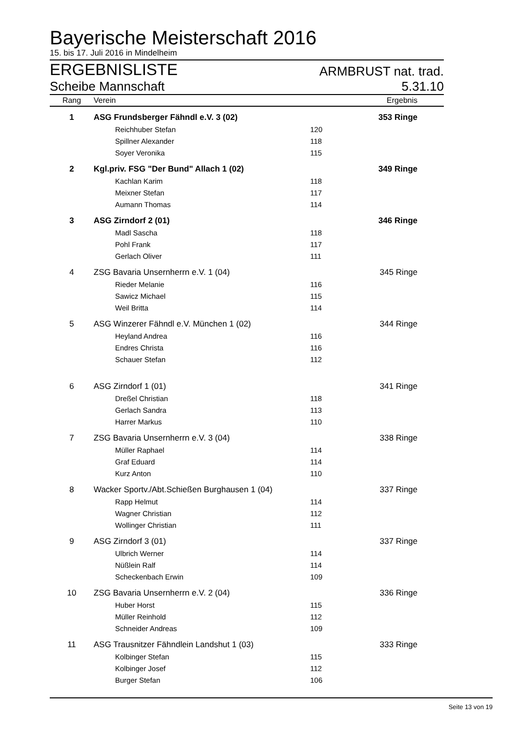Bayerische Meisterschaft 2016
15. bis 17. Juli 2016 in Mindelheim
ERGEBNISLISTE ARMBRUST nat. trad.
Scheibe Mannschaft 5.31.10
| Rang | Verein | | Ergebnis |
| --- | --- | --- | --- |
| 1 | ASG Frundsberger Fähndl e.V. 3 (02) | | 353 Ringe |
| | Reichhuber Stefan | 120 | |
| | Spillner Alexander | 118 | |
| | Soyer Veronika | 115 | |
| 2 | Kgl.priv. FSG "Der Bund" Allach 1 (02) | | 349 Ringe |
| | Kachlan Karim | 118 | |
| | Meixner Stefan | 117 | |
| | Aumann Thomas | 114 | |
| 3 | ASG Zirndorf 2 (01) | | 346 Ringe |
| | Madl Sascha | 118 | |
| | Pohl Frank | 117 | |
| | Gerlach Oliver | 111 | |
| 4 | ZSG Bavaria Unsernherrn e.V. 1 (04) | | 345 Ringe |
| | Rieder Melanie | 116 | |
| | Sawicz Michael | 115 | |
| | Weil Britta | 114 | |
| 5 | ASG Winzerer Fähndl e.V. München 1 (02) | | 344 Ringe |
| | Heyland Andrea | 116 | |
| | Endres Christa | 116 | |
| | Schauer Stefan | 112 | |
| 6 | ASG Zirndorf 1 (01) | | 341 Ringe |
| | Dreßel Christian | 118 | |
| | Gerlach Sandra | 113 | |
| | Harrer Markus | 110 | |
| 7 | ZSG Bavaria Unsernherrn e.V. 3 (04) | | 338 Ringe |
| | Müller Raphael | 114 | |
| | Graf Eduard | 114 | |
| | Kurz Anton | 110 | |
| 8 | Wacker Sportv./Abt.Schießen Burghausen 1 (04) | | 337 Ringe |
| | Rapp Helmut | 114 | |
| | Wagner Christian | 112 | |
| | Wollinger Christian | 111 | |
| 9 | ASG Zirndorf 3 (01) | | 337 Ringe |
| | Ulbrich Werner | 114 | |
| | Nüßlein Ralf | 114 | |
| | Scheckenbach Erwin | 109 | |
| 10 | ZSG Bavaria Unsernherrn e.V. 2 (04) | | 336 Ringe |
| | Huber Horst | 115 | |
| | Müller Reinhold | 112 | |
| | Schneider Andreas | 109 | |
| 11 | ASG Trausnitzer Fähndlein Landshut 1 (03) | | 333 Ringe |
| | Kolbinger Stefan | 115 | |
| | Kolbinger Josef | 112 | |
| | Burger Stefan | 106 | |
Seite 13 von 19